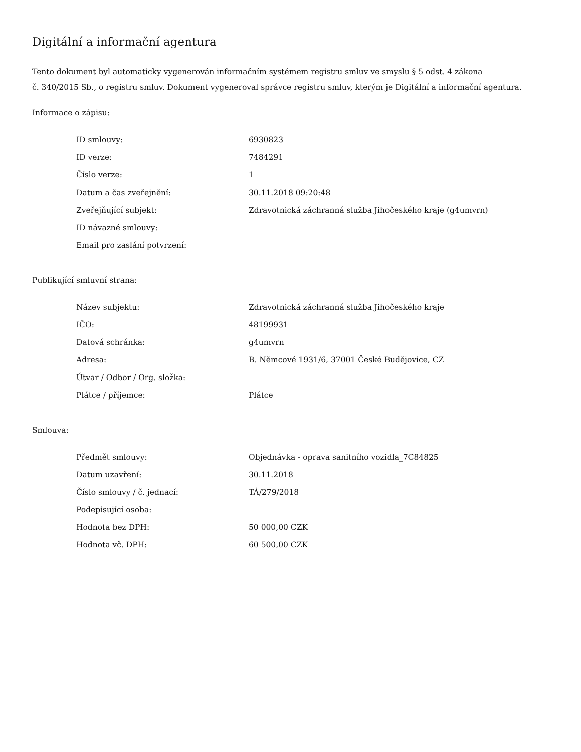Digitální a informační agentura
Tento dokument byl automaticky vygenerován informačním systémem registru smluv ve smyslu § 5 odst. 4 zákona
č. 340/2015 Sb., o registru smluv. Dokument vygeneroval správce registru smluv, kterým je Digitální a informační agentura.
Informace o zápisu:
| ID smlouvy: | 6930823 |
| ID verze: | 7484291 |
| Číslo verze: | 1 |
| Datum a čas zveřejnění: | 30.11.2018 09:20:48 |
| Zveřejňující subjekt: | Zdravotnická záchranná služba Jihočeského kraje (g4umvrn) |
| ID návazné smlouvy: | |
| Email pro zaslání potvrzení: | |
Publikující smluvní strana:
| Název subjektu: | Zdravotnická záchranná služba Jihočeského kraje |
| IČO: | 48199931 |
| Datová schránka: | g4umvrn |
| Adresa: | B. Němcové 1931/6, 37001 České Budějovice, CZ |
| Útvar / Odbor / Org. složka: | |
| Plátce / příjemce: | Plátce |
Smlouva:
| Předmět smlouvy: | Objednávka - oprava sanitního vozidla_7C84825 |
| Datum uzavření: | 30.11.2018 |
| Číslo smlouvy / č. jednací: | TÁ/279/2018 |
| Podepisující osoba: | |
| Hodnota bez DPH: | 50 000,00 CZK |
| Hodnota vč. DPH: | 60 500,00 CZK |